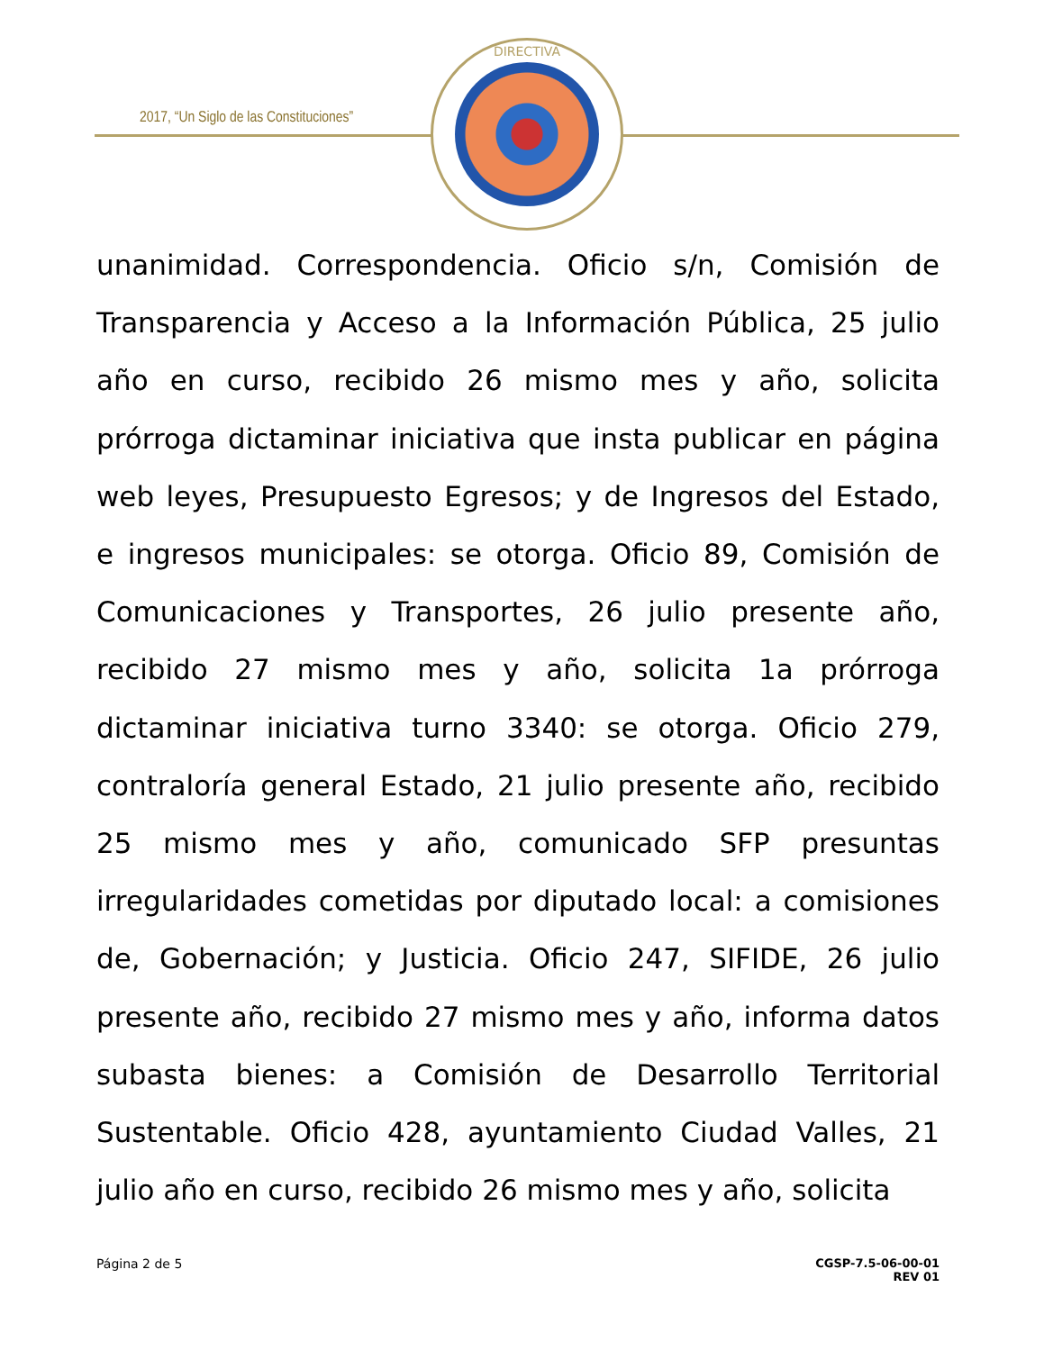2017, “Un Siglo de las Constituciones”
DIRECTIVA
unanimidad. Correspondencia. Oficio s/n, Comisión de Transparencia y Acceso a la Información Pública, 25 julio año en curso, recibido 26 mismo mes y año, solicita prórroga dictaminar iniciativa que insta publicar en página web leyes, Presupuesto Egresos; y de Ingresos del Estado, e ingresos municipales: se otorga. Oficio 89, Comisión de Comunicaciones y Transportes, 26 julio presente año, recibido 27 mismo mes y año, solicita 1a prórroga dictaminar iniciativa turno 3340: se otorga. Oficio 279, contraloría general Estado, 21 julio presente año, recibido 25 mismo mes y año, comunicado SFP presuntas irregularidades cometidas por diputado local: a comisiones de, Gobernación; y Justicia. Oficio 247, SIFIDE, 26 julio presente año, recibido 27 mismo mes y año, informa datos subasta bienes: a Comisión de Desarrollo Territorial Sustentable. Oficio 428, ayuntamiento Ciudad Valles, 21 julio año en curso, recibido 26 mismo mes y año, solicita
Página 2 de 5 CGSP-7.5-06-00-01
REV 01